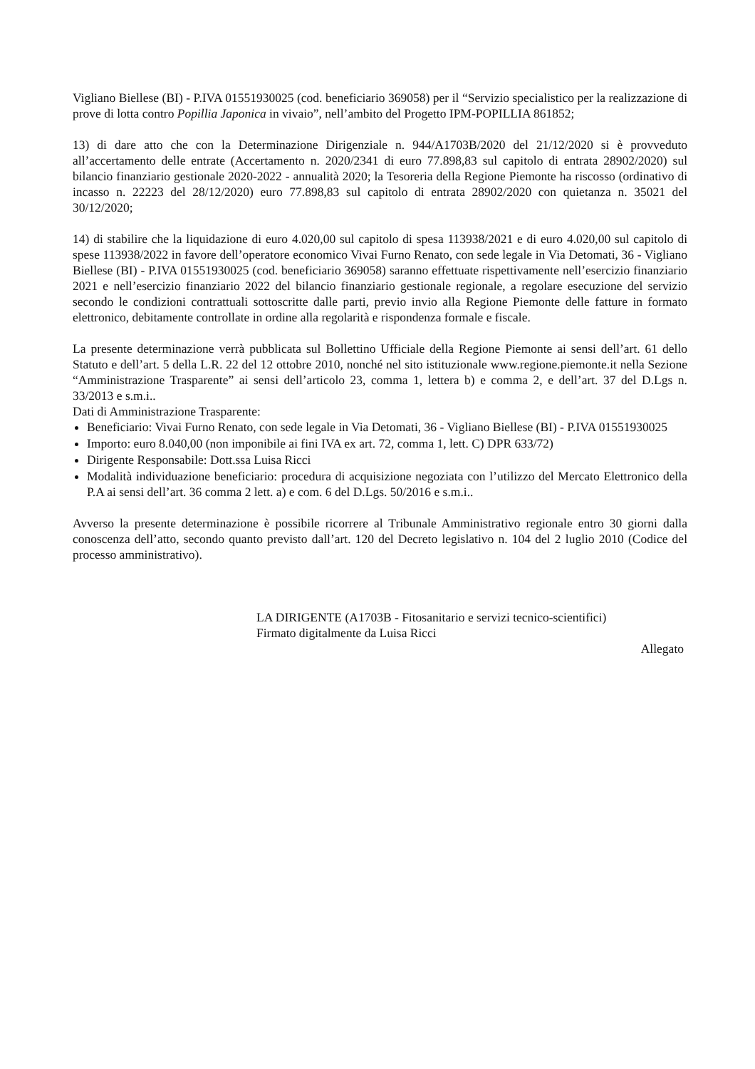Vigliano Biellese (BI) - P.IVA 01551930025 (cod. beneficiario 369058) per il “Servizio specialistico per la realizzazione di prove di lotta contro Popillia Japonica in vivaio”, nell’ambito del Progetto IPM-POPILLIA 861852;
13) di dare atto che con la Determinazione Dirigenziale n. 944/A1703B/2020 del 21/12/2020 si è provveduto all’accertamento delle entrate (Accertamento n. 2020/2341 di euro 77.898,83 sul capitolo di entrata 28902/2020) sul bilancio finanziario gestionale 2020-2022 - annualità 2020; la Tesoreria della Regione Piemonte ha riscosso (ordinativo di incasso n. 22223 del 28/12/2020) euro 77.898,83 sul capitolo di entrata 28902/2020 con quietanza n. 35021 del 30/12/2020;
14) di stabilire che la liquidazione di euro 4.020,00 sul capitolo di spesa 113938/2021 e di euro 4.020,00 sul capitolo di spese 113938/2022 in favore dell’operatore economico Vivai Furno Renato, con sede legale in Via Detomati, 36 - Vigliano Biellese (BI) - P.IVA 01551930025 (cod. beneficiario 369058) saranno effettuate rispettivamente nell’esercizio finanziario 2021 e nell’esercizio finanziario 2022 del bilancio finanziario gestionale regionale, a regolare esecuzione del servizio secondo le condizioni contrattuali sottoscritte dalle parti, previo invio alla Regione Piemonte delle fatture in formato elettronico, debitamente controllate in ordine alla regolarità e rispondenza formale e fiscale.
La presente determinazione verrà pubblicata sul Bollettino Ufficiale della Regione Piemonte ai sensi dell’art. 61 dello Statuto e dell’art. 5 della L.R. 22 del 12 ottobre 2010, nonché nel sito istituzionale www.regione.piemonte.it nella Sezione “Amministrazione Trasparente” ai sensi dell’articolo 23, comma 1, lettera b) e comma 2, e dell’art. 37 del D.Lgs n. 33/2013 e s.m.i..
Dati di Amministrazione Trasparente:
Beneficiario: Vivai Furno Renato, con sede legale in Via Detomati, 36 - Vigliano Biellese (BI) - P.IVA 01551930025
Importo: euro 8.040,00 (non imponibile ai fini IVA ex art. 72, comma 1, lett. C) DPR 633/72)
Dirigente Responsabile: Dott.ssa Luisa Ricci
Modalità individuazione beneficiario: procedura di acquisizione negoziata con l’utilizzo del Mercato Elettronico della P.A ai sensi dell’art. 36 comma 2 lett. a) e com. 6 del D.Lgs. 50/2016 e s.m.i..
Avverso la presente determinazione è possibile ricorrere al Tribunale Amministrativo regionale entro 30 giorni dalla conoscenza dell’atto, secondo quanto previsto dall’art. 120 del Decreto legislativo n. 104 del 2 luglio 2010 (Codice del processo amministrativo).
LA DIRIGENTE (A1703B - Fitosanitario e servizi tecnico-scientifici)
Firmato digitalmente da Luisa Ricci
Allegato